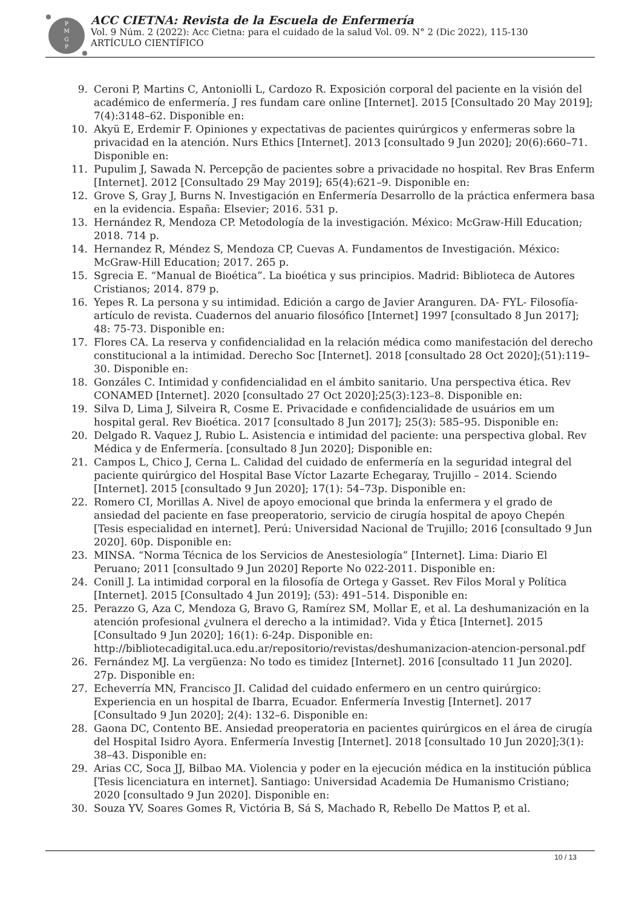P
M
G
P
ACC CIETNA: Revista de la Escuela de Enfermería
Vol. 9 Núm. 2 (2022): Acc Cietna: para el cuidado de la salud Vol. 09. N° 2 (Dic 2022), 115-130
ARTÍCULO CIENTÍFICO
9. Ceroni P, Martins C, Antoniolli L, Cardozo R. Exposición corporal del paciente en la visión del académico de enfermería. J res fundam care online [Internet]. 2015 [Consultado 20 May 2019]; 7(4):3148–62. Disponible en:
10. Akyü E, Erdemir F. Opiniones y expectativas de pacientes quirúrgicos y enfermeras sobre la privacidad en la atención. Nurs Ethics [Internet]. 2013 [consultado 9 Jun 2020]; 20(6):660–71. Disponible en:
11. Pupulim J, Sawada N. Percepção de pacientes sobre a privacidade no hospital. Rev Bras Enferm [Internet]. 2012 [Consultado 29 May 2019]; 65(4):621–9. Disponible en:
12. Grove S, Gray J, Burns N. Investigación en Enfermería Desarrollo de la práctica enfermera basa en la evidencia. España: Elsevier; 2016. 531 p.
13. Hernández R, Mendoza CP. Metodología de la investigación. México: McGraw-Hill Education; 2018. 714 p.
14. Hernandez R, Méndez S, Mendoza CP, Cuevas A. Fundamentos de Investigación. México: McGraw-Hill Education; 2017. 265 p.
15. Sgrecia E. “Manual de Bioética”. La bioética y sus principios. Madrid: Biblioteca de Autores Cristianos; 2014. 879 p.
16. Yepes R. La persona y su intimidad. Edición a cargo de Javier Aranguren. DA- FYL- Filosofía-artículo de revista. Cuadernos del anuario filosófico [Internet] 1997 [consultado 8 Jun 2017]; 48: 75-73. Disponible en:
17. Flores CA. La reserva y confidencialidad en la relación médica como manifestación del derecho constitucional a la intimidad. Derecho Soc [Internet]. 2018 [consultado 28 Oct 2020];(51):119–30. Disponible en:
18. Gonzáles C. Intimidad y confidencialidad en el ámbito sanitario. Una perspectiva ética. Rev CONAMED [Internet]. 2020 [consultado 27 Oct 2020];25(3):123–8. Disponible en:
19. Silva D, Lima J, Silveira R, Cosme E. Privacidade e confidencialidade de usuários em um hospital geral. Rev Bioética. 2017 [consultado 8 Jun 2017]; 25(3): 585–95. Disponible en:
20. Delgado R. Vaquez J, Rubio L. Asistencia e intimidad del paciente: una perspectiva global. Rev Médica y de Enfermería. [consultado 8 Jun 2020]; Disponible en:
21. Campos L, Chico J, Cerna L. Calidad del cuidado de enfermería en la seguridad integral del paciente quirúrgico del Hospital Base Víctor Lazarte Echegaray, Trujillo – 2014. Sciendo [Internet]. 2015 [consultado 9 Jun 2020]; 17(1): 54–73p. Disponible en:
22. Romero CI, Morillas A. Nivel de apoyo emocional que brinda la enfermera y el grado de ansiedad del paciente en fase preoperatorio, servicio de cirugía hospital de apoyo Chepén [Tesis especialidad en internet]. Perú: Universidad Nacional de Trujillo; 2016 [consultado 9 Jun 2020]. 60p. Disponible en:
23. MINSA. “Norma Técnica de los Servicios de Anestesiología” [Internet]. Lima: Diario El Peruano; 2011 [consultado 9 Jun 2020] Reporte No 022-2011. Disponible en:
24. Conill J. La intimidad corporal en la filosofía de Ortega y Gasset. Rev Filos Moral y Política [Internet]. 2015 [Consultado 4 Jun 2019]; (53): 491–514. Disponible en:
25. Perazzo G, Aza C, Mendoza G, Bravo G, Ramírez SM, Mollar E, et al. La deshumanización en la atención profesional ¿vulnera el derecho a la intimidad?. Vida y Ética [Internet]. 2015 [Consultado 9 Jun 2020]; 16(1): 6-24p. Disponible en: http://bibliotecadigital.uca.edu.ar/repositorio/revistas/deshumanizacion-atencion-personal.pdf
26. Fernández MJ. La vergüenza: No todo es timidez [Internet]. 2016 [consultado 11 Jun 2020]. 27p. Disponible en:
27. Echeverría MN, Francisco JI. Calidad del cuidado enfermero en un centro quirúrgico: Experiencia en un hospital de Ibarra, Ecuador. Enfermería Investig [Internet]. 2017 [Consultado 9 Jun 2020]; 2(4): 132–6. Disponible en:
28. Gaona DC, Contento BE. Ansiedad preoperatoria en pacientes quirúrgicos en el área de cirugía del Hospital Isidro Ayora. Enfermería Investig [Internet]. 2018 [consultado 10 Jun 2020];3(1): 38–43. Disponible en:
29. Arias CC, Soca JJ, Bilbao MA. Violencia y poder en la ejecución médica en la institución pública [Tesis licenciatura en internet]. Santiago: Universidad Academia De Humanismo Cristiano; 2020 [consultado 9 Jun 2020]. Disponible en:
30. Souza YV, Soares Gomes R, Victória B, Sá S, Machado R, Rebello De Mattos P, et al.
10 / 13